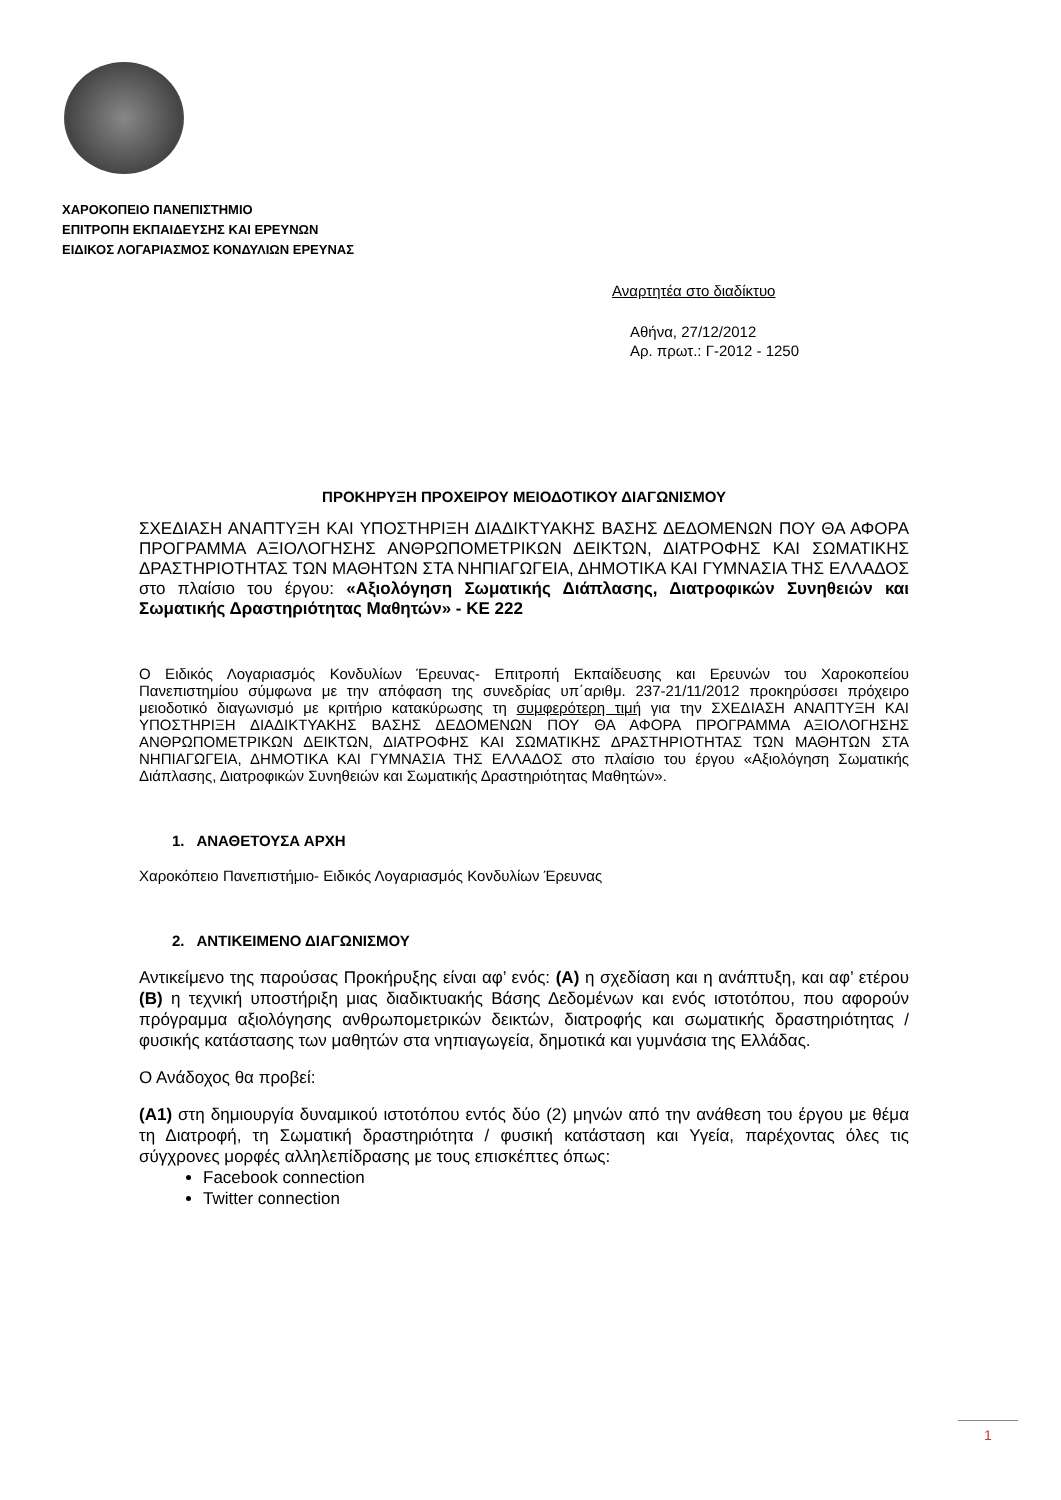ΧΑΡΟΚΟΠΕΙΟ ΠΑΝΕΠΙΣΤΗΜΙΟ
ΕΠΙΤΡΟΠΗ ΕΚΠΑΙΔΕΥΣΗΣ ΚΑΙ ΕΡΕΥΝΩΝ
ΕΙΔΙΚΟΣ ΛΟΓΑΡΙΑΣΜΟΣ ΚΟΝΔΥΛΙΩΝ ΕΡΕΥΝΑΣ
Αναρτητέα στο διαδίκτυο
Αθήνα, 27/12/2012
Αρ. πρωτ.: Γ-2012 - 1250
ΠΡΟΚΗΡΥΞΗ ΠΡΟΧΕΙΡΟΥ ΜΕΙΟΔΟΤΙΚΟΥ ΔΙΑΓΩΝΙΣΜΟΥ
ΣΧΕΔΙΑΣΗ ΑΝΑΠΤΥΞΗ ΚΑΙ ΥΠΟΣΤΗΡΙΞΗ ΔΙΑΔΙΚΤΥΑΚΗΣ ΒΑΣΗΣ ΔΕΔΟΜΕΝΩΝ ΠΟΥ ΘΑ ΑΦΟΡΑ ΠΡΟΓΡΑΜΜΑ ΑΞΙΟΛΟΓΗΣΗΣ ΑΝΘΡΩΠΟΜΕΤΡΙΚΩΝ ΔΕΙΚΤΩΝ, ΔΙΑΤΡΟΦΗΣ ΚΑΙ ΣΩΜΑΤΙΚΗΣ ΔΡΑΣΤΗΡΙΟΤΗΤΑΣ ΤΩΝ ΜΑΘΗΤΩΝ ΣΤΑ ΝΗΠΙΑΓΩΓΕΙΑ, ΔΗΜΟΤΙΚΑ ΚΑΙ ΓΥΜΝΑΣΙΑ ΤΗΣ ΕΛΛΑΔΟΣ στο πλαίσιο του έργου: «Αξιολόγηση Σωματικής Διάπλασης, Διατροφικών Συνηθειών και Σωματικής Δραστηριότητας Μαθητών» - ΚΕ 222
Ο Ειδικός Λογαριασμός Κονδυλίων Έρευνας- Επιτροπή Εκπαίδευσης και Ερευνών του Χαροκοπείου Πανεπιστημίου σύμφωνα με την απόφαση της συνεδρίας υπ΄αριθμ. 237-21/11/2012 προκηρύσσει πρόχειρο μειοδοτικό διαγωνισμό με κριτήριο κατακύρωσης τη συμφερότερη τιμή για την ΣΧΕΔΙΑΣΗ ΑΝΑΠΤΥΞΗ ΚΑΙ ΥΠΟΣΤΗΡΙΞΗ ΔΙΑΔΙΚΤΥΑΚΗΣ ΒΑΣΗΣ ΔΕΔΟΜΕΝΩΝ ΠΟΥ ΘΑ ΑΦΟΡΑ ΠΡΟΓΡΑΜΜΑ ΑΞΙΟΛΟΓΗΣΗΣ ΑΝΘΡΩΠΟΜΕΤΡΙΚΩΝ ΔΕΙΚΤΩΝ, ΔΙΑΤΡΟΦΗΣ ΚΑΙ ΣΩΜΑΤΙΚΗΣ ΔΡΑΣΤΗΡΙΟΤΗΤΑΣ ΤΩΝ ΜΑΘΗΤΩΝ ΣΤΑ ΝΗΠΙΑΓΩΓΕΙΑ, ΔΗΜΟΤΙΚΑ ΚΑΙ ΓΥΜΝΑΣΙΑ ΤΗΣ ΕΛΛΑΔΟΣ στο πλαίσιο του έργου «Αξιολόγηση Σωματικής Διάπλασης, Διατροφικών Συνηθειών και Σωματικής Δραστηριότητας Μαθητών».
1. ΑΝΑΘΕΤΟΥΣΑ ΑΡΧΗ
Χαροκόπειο Πανεπιστήμιο- Ειδικός Λογαριασμός Κονδυλίων Έρευνας
2. ΑΝΤΙΚΕΙΜΕΝΟ ΔΙΑΓΩΝΙΣΜΟΥ
Αντικείμενο της παρούσας Προκήρυξης είναι αφ’ ενός: (Α) η σχεδίαση και η ανάπτυξη, και αφ’ ετέρου (Β) η τεχνική υποστήριξη μιας διαδικτυακής Βάσης Δεδομένων και ενός ιστοτόπου, που αφορούν πρόγραμμα αξιολόγησης ανθρωπομετρικών δεικτών, διατροφής και σωματικής δραστηριότητας / φυσικής κατάστασης των μαθητών στα νηπιαγωγεία, δημοτικά και γυμνάσια της Ελλάδας.
Ο Ανάδοχος θα προβεί:
(Α1) στη δημιουργία δυναμικού ιστοτόπου εντός δύο (2) μηνών από την ανάθεση του έργου με θέμα τη Διατροφή, τη Σωματική δραστηριότητα / φυσική κατάσταση και Υγεία, παρέχοντας όλες τις σύγχρονες μορφές αλληλεπίδρασης με τους επισκέπτες όπως:
Facebook connection
Twitter connection
1